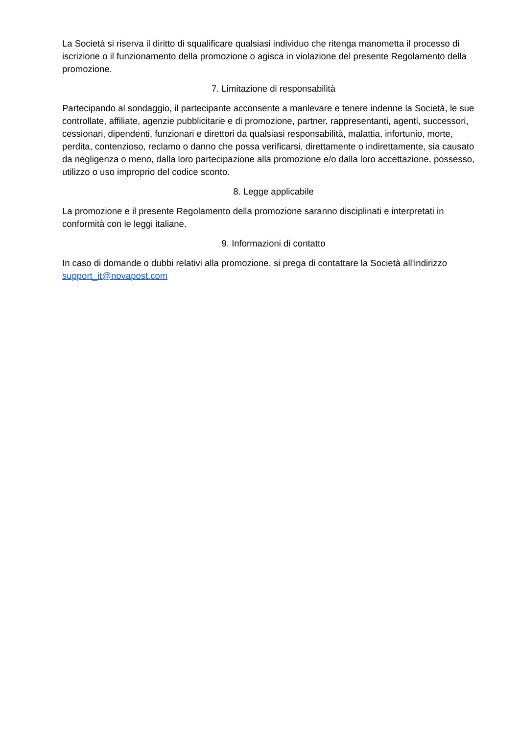La Società si riserva il diritto di squalificare qualsiasi individuo che ritenga manometta il processo di iscrizione o il funzionamento della promozione o agisca in violazione del presente Regolamento della promozione.
7. Limitazione di responsabilità
Partecipando al sondaggio, il partecipante acconsente a manlevare e tenere indenne la Società, le sue controllate, affiliate, agenzie pubblicitarie e di promozione, partner, rappresentanti, agenti, successori, cessionari, dipendenti, funzionari e direttori da qualsiasi responsabilità, malattia, infortunio, morte, perdita, contenzioso, reclamo o danno che possa verificarsi, direttamente o indirettamente, sia causato da negligenza o meno, dalla loro partecipazione alla promozione e/o dalla loro accettazione, possesso, utilizzo o uso improprio del codice sconto.
8. Legge applicabile
La promozione e il presente Regolamento della promozione saranno disciplinati e interpretati in conformità con le leggi italiane.
9. Informazioni di contatto
In caso di domande o dubbi relativi alla promozione, si prega di contattare la Società all'indirizzo support_it@novapost.com